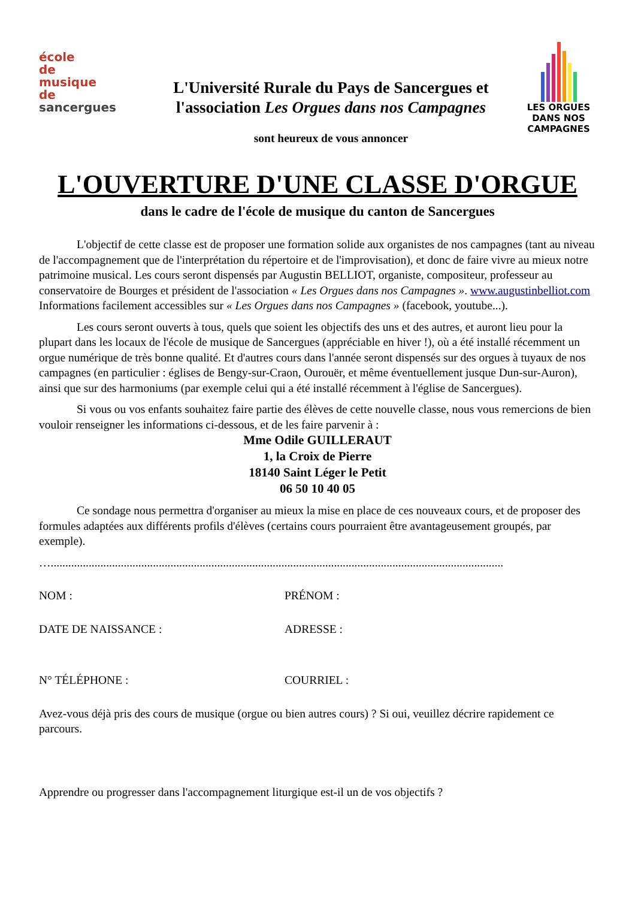école
de
musique
de
sancergues
L'Université Rurale du Pays de Sancergues et l'association Les Orgues dans nos Campagnes
sont heureux de vous annoncer
LES ORGUES
DANS NOS
CAMPAGNES
L'OUVERTURE D'UNE CLASSE D'ORGUE
dans le cadre de l'école de musique du canton de Sancergues
L'objectif de cette classe est de proposer une formation solide aux organistes de nos campagnes (tant au niveau de l'accompagnement que de l'interprétation du répertoire et de l'improvisation), et donc de faire vivre au mieux notre patrimoine musical. Les cours seront dispensés par Augustin BELLIOT, organiste, compositeur, professeur au conservatoire de Bourges et président de l'association « Les Orgues dans nos Campagnes ». www.augustinbelliot.com
Informations facilement accessibles sur « Les Orgues dans nos Campagnes » (facebook, youtube...).
Les cours seront ouverts à tous, quels que soient les objectifs des uns et des autres, et auront lieu pour la plupart dans les locaux de l'école de musique de Sancergues (appréciable en hiver !), où a été installé récemment un orgue numérique de très bonne qualité. Et d'autres cours dans l'année seront dispensés sur des orgues à tuyaux de nos campagnes (en particulier : églises de Bengy-sur-Craon, Ourouër, et même éventuellement jusque Dun-sur-Auron), ainsi que sur des harmoniums (par exemple celui qui a été installé récemment à l'église de Sancergues).
Si vous ou vos enfants souhaitez faire partie des élèves de cette nouvelle classe, nous vous remercions de bien vouloir renseigner les informations ci-dessous, et de les faire parvenir à :
Mme Odile GUILLERAUT
1, la Croix de Pierre
18140 Saint Léger le Petit
06 50 10 40 05
Ce sondage nous permettra d'organiser au mieux la mise en place de ces nouveaux cours, et de proposer des formules adaptées aux différents profils d'élèves (certains cours pourraient être avantageusement groupés, par exemple).
…...........................................................................................................................................................
NOM : PRÉNOM :
DATE DE NAISSANCE : ADRESSE :
N° TÉLÉPHONE : COURRIEL :
Avez-vous déjà pris des cours de musique (orgue ou bien autres cours) ? Si oui, veuillez décrire rapidement ce parcours.
Apprendre ou progresser dans l'accompagnement liturgique est-il un de vos objectifs ?